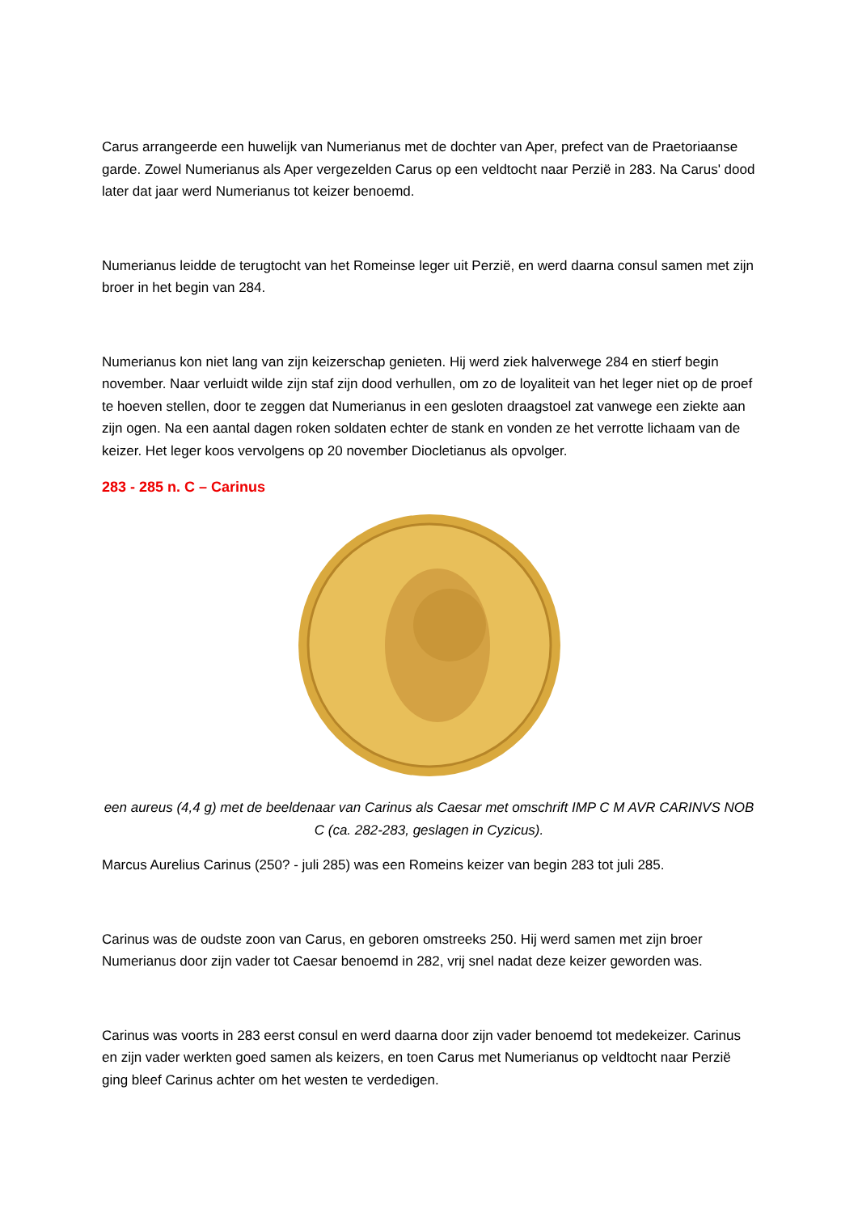Carus arrangeerde een huwelijk van Numerianus met de dochter van Aper, prefect van de Praetoriaanse garde. Zowel Numerianus als Aper vergezelden Carus op een veldtocht naar Perzië in 283. Na Carus' dood later dat jaar werd Numerianus tot keizer benoemd.
Numerianus leidde de terugtocht van het Romeinse leger uit Perzië, en werd daarna consul samen met zijn broer in het begin van 284.
Numerianus kon niet lang van zijn keizerschap genieten. Hij werd ziek halverwege 284 en stierf begin november. Naar verluidt wilde zijn staf zijn dood verhullen, om zo de loyaliteit van het leger niet op de proef te hoeven stellen, door te zeggen dat Numerianus in een gesloten draagstoel zat vanwege een ziekte aan zijn ogen. Na een aantal dagen roken soldaten echter de stank en vonden ze het verrotte lichaam van de keizer. Het leger koos vervolgens op 20 november Diocletianus als opvolger.
283 - 285 n. C – Carinus
een aureus (4,4 g) met de beeldenaar van Carinus als Caesar met omschrift IMP C M AVR CARINVS NOB C (ca. 282-283, geslagen in Cyzicus).
Marcus Aurelius Carinus (250? - juli 285) was een Romeins keizer van begin 283 tot juli 285.
Carinus was de oudste zoon van Carus, en geboren omstreeks 250. Hij werd samen met zijn broer Numerianus door zijn vader tot Caesar benoemd in 282, vrij snel nadat deze keizer geworden was.
Carinus was voorts in 283 eerst consul en werd daarna door zijn vader benoemd tot medekeizer. Carinus en zijn vader werkten goed samen als keizers, en toen Carus met Numerianus op veldtocht naar Perzië ging bleef Carinus achter om het westen te verdedigen.